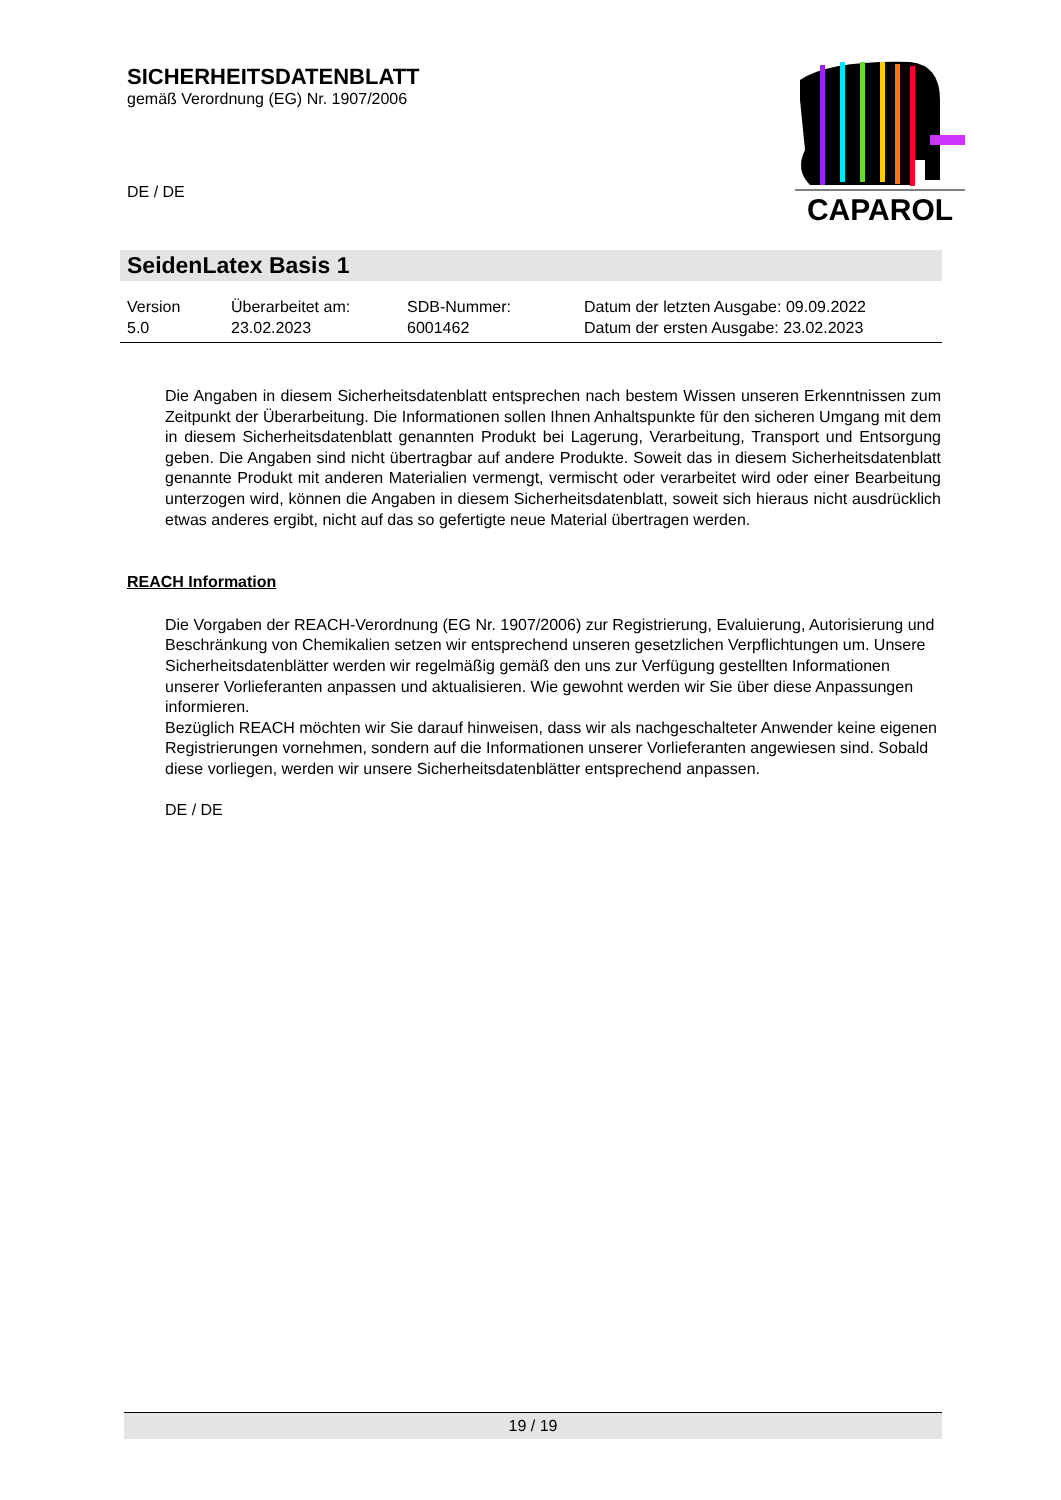SICHERHEITSDATENBLATT
gemäß Verordnung (EG) Nr. 1907/2006
DE / DE
CAPAROL
SeidenLatex Basis 1
| Version 5.0 | Überarbeitet am: 23.02.2023 | SDB-Nummer: 6001462 | Datum der letzten Ausgabe: 09.09.2022 Datum der ersten Ausgabe: 23.02.2023 |
Die Angaben in diesem Sicherheitsdatenblatt entsprechen nach bestem Wissen unseren Erkenntnissen zum Zeitpunkt der Überarbeitung. Die Informationen sollen Ihnen Anhaltspunkte für den sicheren Umgang mit dem in diesem Sicherheitsdatenblatt genannten Produkt bei Lagerung, Verarbeitung, Transport und Entsorgung geben. Die Angaben sind nicht übertragbar auf andere Produkte. Soweit das in diesem Sicherheitsdatenblatt genannte Produkt mit anderen Materialien vermengt, vermischt oder verarbeitet wird oder einer Bearbeitung unterzogen wird, können die Angaben in diesem Sicherheitsdatenblatt, soweit sich hieraus nicht ausdrücklich etwas anderes ergibt, nicht auf das so gefertigte neue Material übertragen werden.
REACH Information
Die Vorgaben der REACH-Verordnung (EG Nr. 1907/2006) zur Registrierung, Evaluierung, Autorisierung und Beschränkung von Chemikalien setzen wir entsprechend unseren gesetzlichen Verpflichtungen um. Unsere Sicherheitsdatenblätter werden wir regelmäßig gemäß den uns zur Verfügung gestellten Informationen unserer Vorlieferanten anpassen und aktualisieren. Wie gewohnt werden wir Sie über diese Anpassungen informieren.
Bezüglich REACH möchten wir Sie darauf hinweisen, dass wir als nachgeschalteter Anwender keine eigenen Registrierungen vornehmen, sondern auf die Informationen unserer Vorlieferanten angewiesen sind. Sobald diese vorliegen, werden wir unsere Sicherheitsdatenblätter entsprechend anpassen.
DE / DE
19 / 19